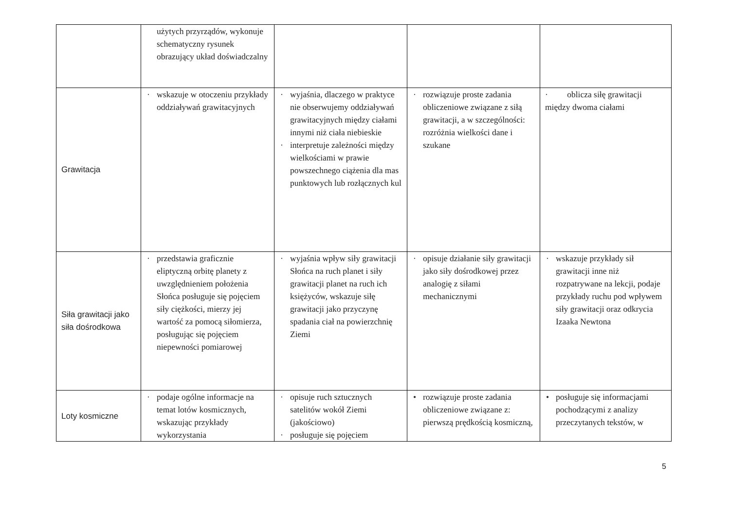| | użytych przyrządów, wykonuje schematyczny rysunek obrazujący układ doświadczalny | | | |
| Grawitacja | · wskazuje w otoczeniu przykłady oddziaływań grawitacyjnych | · wyjaśnia, dlaczego w praktyce nie obserwujemy oddziaływań grawitacyjnych między ciałami innymi niż ciała niebieskie · interpretuje zależności między wielkościami w prawie powszechnego ciążenia dla mas punktowych lub rozłącznych kul | · rozwiązuje proste zadania obliczeniowe związane z siłą grawitacji, a w szczególności: rozróżnia wielkości dane i szukane | · oblicza siłę grawitacji między dwoma ciałami |
| Siła grawitacji jako siła dośrodkowa | · przedstawia graficznie eliptyczną orbitę planety z uwzględnieniem położenia Słońca posługuje się pojęciem siły ciężkości, mierzy jej wartość za pomocą siłomierza, posługując się pojęciem niepewności pomiarowej | · wyjaśnia wpływ siły grawitacji Słońca na ruch planet i siły grawitacji planet na ruch ich księżyców, wskazuje siłę grawitacji jako przyczynę spadania ciał na powierzchnię Ziemi | · opisuje działanie siły grawitacji jako siły dośrodkowej przez analogię z siłami mechanicznymi | · wskazuje przykłady sił grawitacji inne niż rozpatrywane na lekcji, podaje przykłady ruchu pod wpływem siły grawitacji oraz odkrycia Izaaka Newtona |
| Loty kosmiczne | · podaje ogólne informacje na temat lotów kosmicznych, wskazując przykłady wykorzystania | · opisuje ruch sztucznych satelitów wokół Ziemi (jakościowo) · posługuje się pojęciem | • rozwiązuje proste zadania obliczeniowe związane z: pierwszą prędkością kosmiczną, | • posługuje się informacjami pochodzącymi z analizy przeczytanych tekstów, w |
5